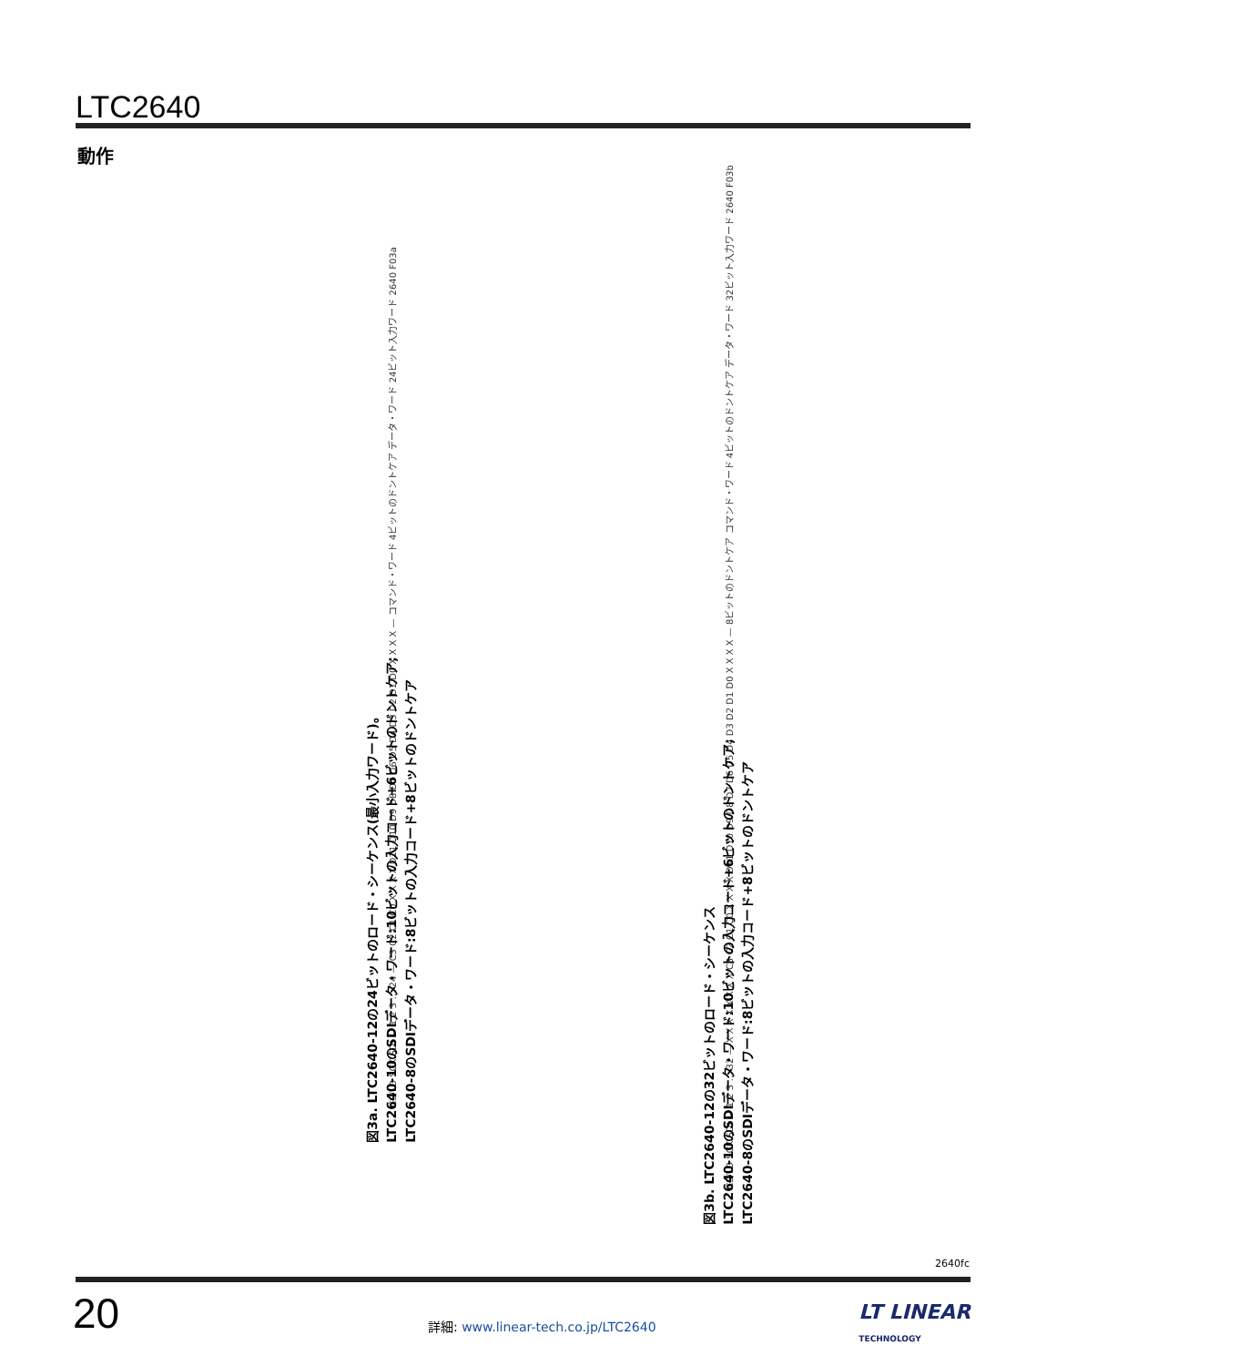LTC2640
動作
CS/LD SCK SDI — 1 2 3 … 24 — C3 C2 C1 C0 X X X X D11 D10 D9 D8 D7 D6 D5 D4 D3 D2 D1 D0 X X X X — コマンド・ワード 4ビットのドントケア データ・ワード 24ビット入力ワード 2640 F03a
図3a. LTC2640-12の24ビットのロード・シーケンス(最小入力ワード)。
LTC2640-10のSDIデータ・ワード:10ビットの入力コード+6ビットのドントケア;
LTC2640-8のSDIデータ・ワード:8ビットの入力コード+8ビットのドントケア
CS/LD SCK SDI — 1 2 3 … 32 — X X X X X X X X C3 C2 C1 C0 X X X X D11 D10 D9 D8 D7 D6 D5 D4 D3 D2 D1 D0 X X X X — 8ビットのドントケア コマンド・ワード 4ビットのドントケア データ・ワード 32ビット入力ワード 2640 F03b
図3b. LTC2640-12の32ビットのロード・シーケンス
LTC2640-10のSDIデータ・ワード:10ビットの入力コード+6ビットのドントケア;
LTC2640-8のSDIデータ・ワード:8ビットの入力コード+8ビットのドントケア
2640fc
20
詳細: www.linear-tech.co.jp/LTC2640
LT LINEAR
TECHNOLOGY